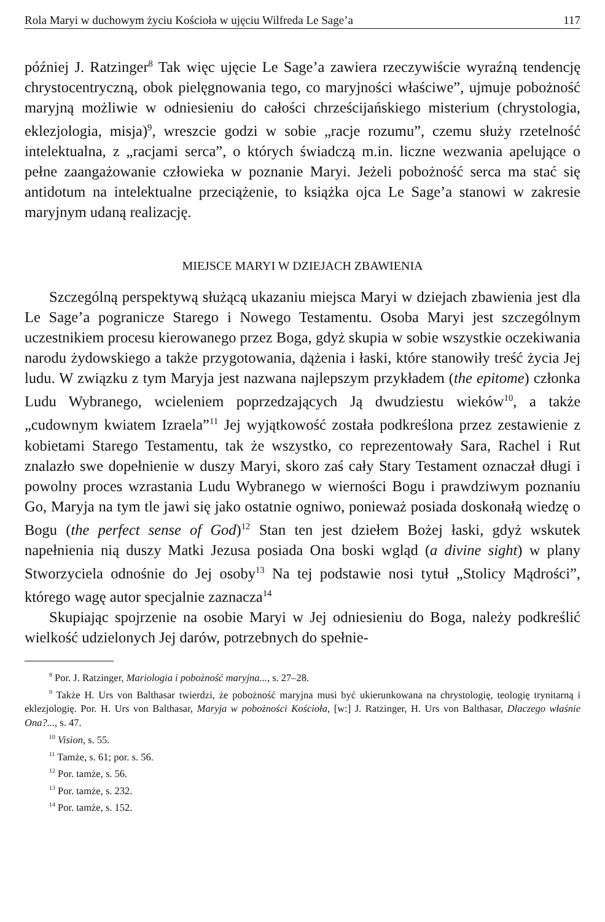Rola Maryi w duchowym życiu Kościoła w ujęciu Wilfreda Le Sage’a 117
później J. Ratzinger<sup>8</sup> Tak więc ujęcie Le Sage’a zawiera rzeczywiście wyraźną tendencję chrystocentryczną, obok pielęgnowania tego, co maryjności właściwe”, ujmuje pobożność maryjną możliwie w odniesieniu do całości chrześcijańskiego misterium (chrystologia, eklezjologia, misja)<sup>9</sup>, wreszcie godzi w sobie „racje rozumu”, czemu służy rzetelność intelektualna, z „racjami serca”, o których świadczą m.in. liczne wezwania apelujące o pełne zaangażowanie człowieka w poznanie Maryi. Jeżeli pobożność serca ma stać się antidotum na intelektualne przeciążenie, to książka ojca Le Sage’a stanowi w zakresie maryjnym udaną realizację.
MIEJSCE MARYI W DZIEJACH ZBAWIENIA
Szczególną perspektywą służącą ukazaniu miejsca Maryi w dziejach zbawienia jest dla Le Sage’a pogranicze Starego i Nowego Testamentu. Osoba Maryi jest szczególnym uczestnikiem procesu kierowanego przez Boga, gdyż skupia w sobie wszystkie oczekiwania narodu żydowskiego a także przygotowania, dążenia i łaski, które stanowiły treść życia Jej ludu. W związku z tym Maryja jest nazwana najlepszym przykładem (the epitome) członka Ludu Wybranego, wcieleniem poprzedzających Ją dwudziestu wieków<sup>10</sup>, a także „cudownym kwiatem Izraela”<sup>11</sup> Jej wyjątkowość została podkreślona przez zestawienie z kobietami Starego Testamentu, tak że wszystko, co reprezentowały Sara, Rachel i Rut znalazło swe dopełnienie w duszy Maryi, skoro zaś cały Stary Testament oznaczał długi i powolny proces wzrastania Ludu Wybranego w wierności Bogu i prawdziwym poznaniu Go, Maryja na tym tle jawi się jako ostatnie ogniwo, ponieważ posiada doskonałą wiedzę o Bogu (the perfect sense of God)<sup>12</sup> Stan ten jest dziełem Bożej łaski, gdyż wskutek napełnienia nią duszy Matki Jezusa posiada Ona boski wgląd (a divine sight) w plany Stworzyciela odnośnie do Jej osoby<sup>13</sup> Na tej podstawie nosi tytuł „Stolicy Mądrości”, którego wagę autor specjalnie zaznacza<sup>14</sup>
Skupiając spojrzenie na osobie Maryi w Jej odniesieniu do Boga, należy podkreślić wielkość udzielonych Jej darów, potrzebnych do spełnie-
<sup>8</sup> Por. J. Ratzinger, Mariologia i pobożność maryjna..., s. 27–28.
<sup>9</sup> Także H. Urs von Balthasar twierdzi, że pobożność maryjna musi być ukierunkowana na chrystologię, teologię trynitarną i eklezjologię. Por. H. Urs von Balthasar, Maryja w pobożności Kościoła, [w:] J. Ratzinger, H. Urs von Balthasar, Dlaczego właśnie Ona?..., s. 47.
<sup>10</sup> Vision, s. 55.
<sup>11</sup> Tamże, s. 61; por. s. 56.
<sup>12</sup> Por. tamże, s. 56.
<sup>13</sup> Por. tamże, s. 232.
<sup>14</sup> Por. tamże, s. 152.